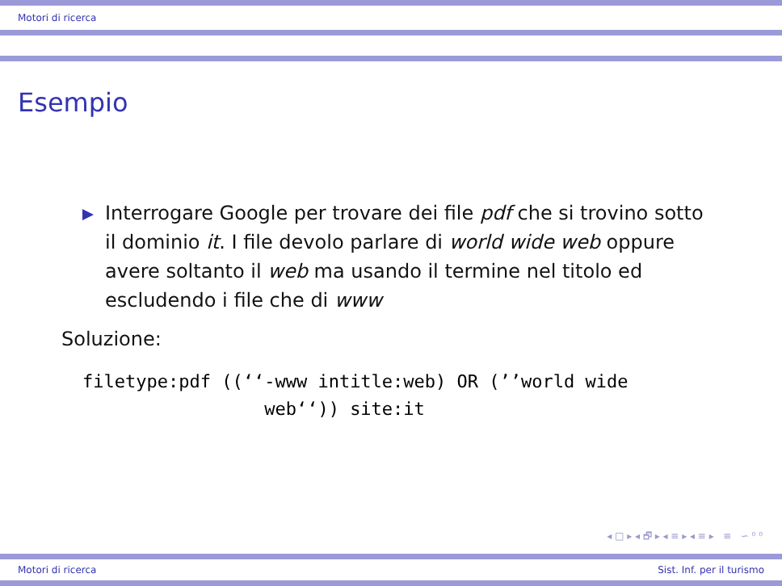Motori di ricerca
Esempio
Interrogare Google per trovare dei file pdf che si trovino sotto il dominio it. I file devolo parlare di world wide web oppure avere soltanto il web ma usando il termine nel titolo ed escludendo i file che di www
Soluzione:
filetype:pdf ((‘‘-www intitle:web) OR (’’world wide
                 web‘‘)) site:it
◂ □ ▸ ◂ 🗗 ▸ ◂ ≡ ▸ ◂ ≡ ▸ ≡ ∽ ⁰ ⁰
Motori di ricerca Sist. Inf. per il turismo